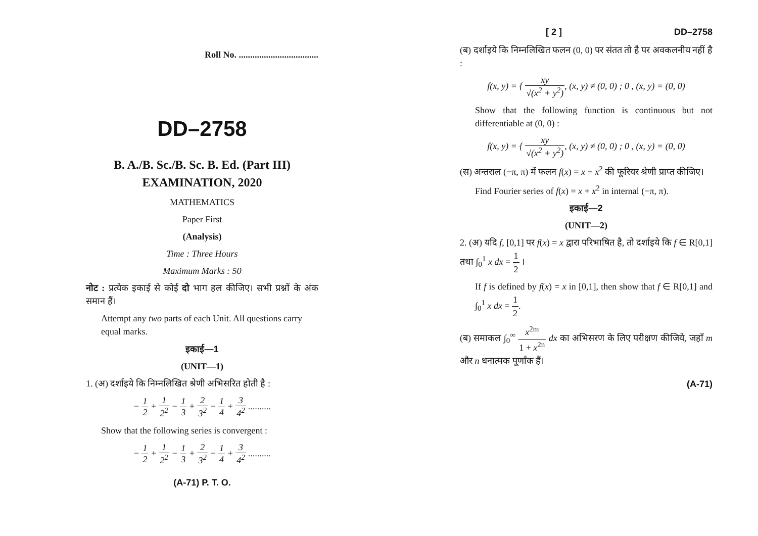Roll No. ...................................
DD–2758
B. A./B. Sc./B. Sc. B. Ed. (Part III)
EXAMINATION, 2020
MATHEMATICS
Paper First
(Analysis)
Time : Three Hours
Maximum Marks : 50
नोट : प्रत्येक इकाई से कोई दो भाग हल कीजिए। सभी प्रश्नों के अंक समान हैं।
Attempt any two parts of each Unit. All questions carry equal marks.
इकाई—1
(UNIT—1)
1. (अ) दर्शाइये कि निम्नलिखित श्रेणी अभिसरित होती है :
− 1 2 + 1 2<sup>2</sup> − 1 3 + 2 3<sup>2</sup> − 1 4 + 3 4<sup>2</sup> ..........
Show that the following series is convergent :
− 1 2 + 1 2<sup>2</sup> − 1 3 + 2 3<sup>2</sup> − 1 4 + 3 4<sup>2</sup> ..........
(A-71) P. T. O.
[ 2 ] DD–2758
(ब) दर्शाइये कि निम्नलिखित फलन (0, 0) पर संतत तो है पर अवकलनीय नहीं है :
f(x, y) = { xy √(x<sup>2</sup> + y<sup>2</sup>), (x, y) ≠ (0, 0) ; 0 , (x, y) = (0, 0)
Show that the following function is continuous but not differentiable at (0, 0) :
f(x, y) = { xy √(x<sup>2</sup> + y<sup>2</sup>), (x, y) ≠ (0, 0) ; 0 , (x, y) = (0, 0)
(स) अन्तराल (−π, π) में फलन f(x) = x + x<sup>2</sup> की फूरियर श्रेणी प्राप्त कीजिए।
Find Fourier series of f(x) = x + x<sup>2</sup> in internal (−π, π).
इकाई—2
(UNIT—2)
2. (अ) यदि f, [0,1] पर f(x) = x द्वारा परिभाषित है, तो दर्शाइये कि f ∈ R[0,1] तथा ∫<sub>0</sub><sup>1</sup> x dx = 1 2 ।
If f is defined by f(x) = x in [0,1], then show that f ∈ R[0,1] and ∫<sub>0</sub><sup>1</sup> x dx = 1 2.
(ब) समाकल ∫<sub>0</sub><sup>∞</sup> x<sup>2m</sup> 1 + x<sup>2n</sup> dx का अभिसरण के लिए परीक्षण कीजिये, जहाँ m और n धनात्मक पूर्णांक हैं।
(A-71)